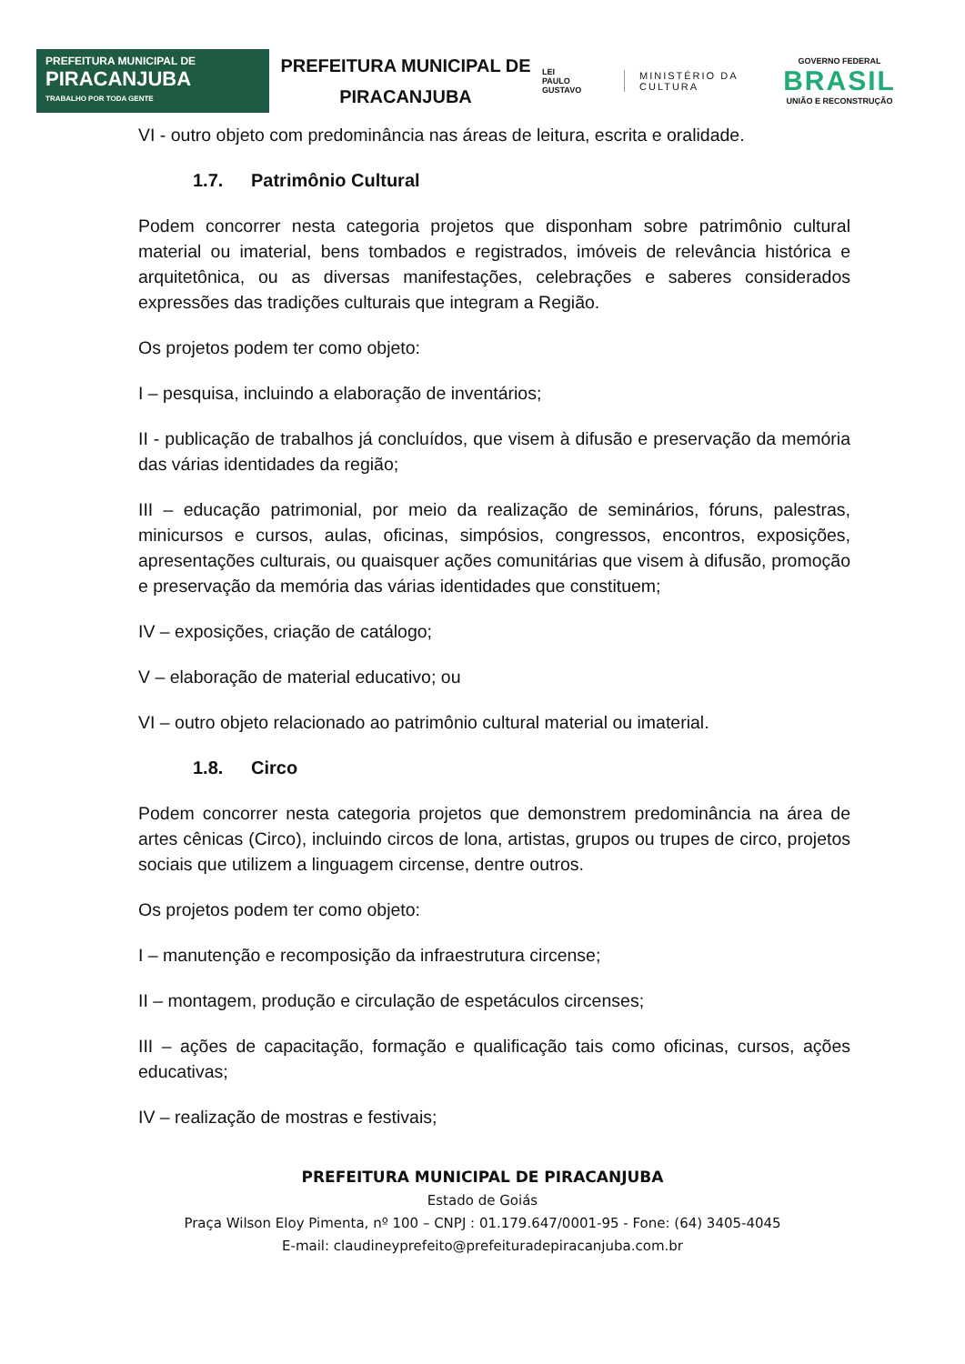PREFEITURA MUNICIPAL DE
PIRACANJUBA
TRABALHO POR TODA GENTE
PREFEITURA MUNICIPAL DE PIRACANJUBA
LEI
PAULO
GUSTAVO
MINISTÉRIO DA
CULTURA
GOVERNO FEDERAL
BRASIL
UNIÃO E RECONSTRUÇÃO
VI - outro objeto com predominância nas áreas de leitura, escrita e oralidade.
1.7. Patrimônio Cultural
Podem concorrer nesta categoria projetos que disponham sobre patrimônio cultural material ou imaterial, bens tombados e registrados, imóveis de relevância histórica e arquitetônica, ou as diversas manifestações, celebrações e saberes considerados expressões das tradições culturais que integram a Região.
Os projetos podem ter como objeto:
I – pesquisa, incluindo a elaboração de inventários;
II - publicação de trabalhos já concluídos, que visem à difusão e preservação da memória das várias identidades da região;
III – educação patrimonial, por meio da realização de seminários, fóruns, palestras, minicursos e cursos, aulas, oficinas, simpósios, congressos, encontros, exposições, apresentações culturais, ou quaisquer ações comunitárias que visem à difusão, promoção e preservação da memória das várias identidades que constituem;
IV – exposições, criação de catálogo;
V – elaboração de material educativo; ou
VI – outro objeto relacionado ao patrimônio cultural material ou imaterial.
1.8. Circo
Podem concorrer nesta categoria projetos que demonstrem predominância na área de artes cênicas (Circo), incluindo circos de lona, artistas, grupos ou trupes de circo, projetos sociais que utilizem a linguagem circense, dentre outros.
Os projetos podem ter como objeto:
I – manutenção e recomposição da infraestrutura circense;
II – montagem, produção e circulação de espetáculos circenses;
III – ações de capacitação, formação e qualificação tais como oficinas, cursos, ações educativas;
IV – realização de mostras e festivais;
PREFEITURA MUNICIPAL DE PIRACANJUBA
Estado de Goiás
Praça Wilson Eloy Pimenta, nº 100 – CNPJ : 01.179.647/0001-95 - Fone: (64) 3405-4045
E-mail: claudineyprefeito@prefeituradepiracanjuba.com.br